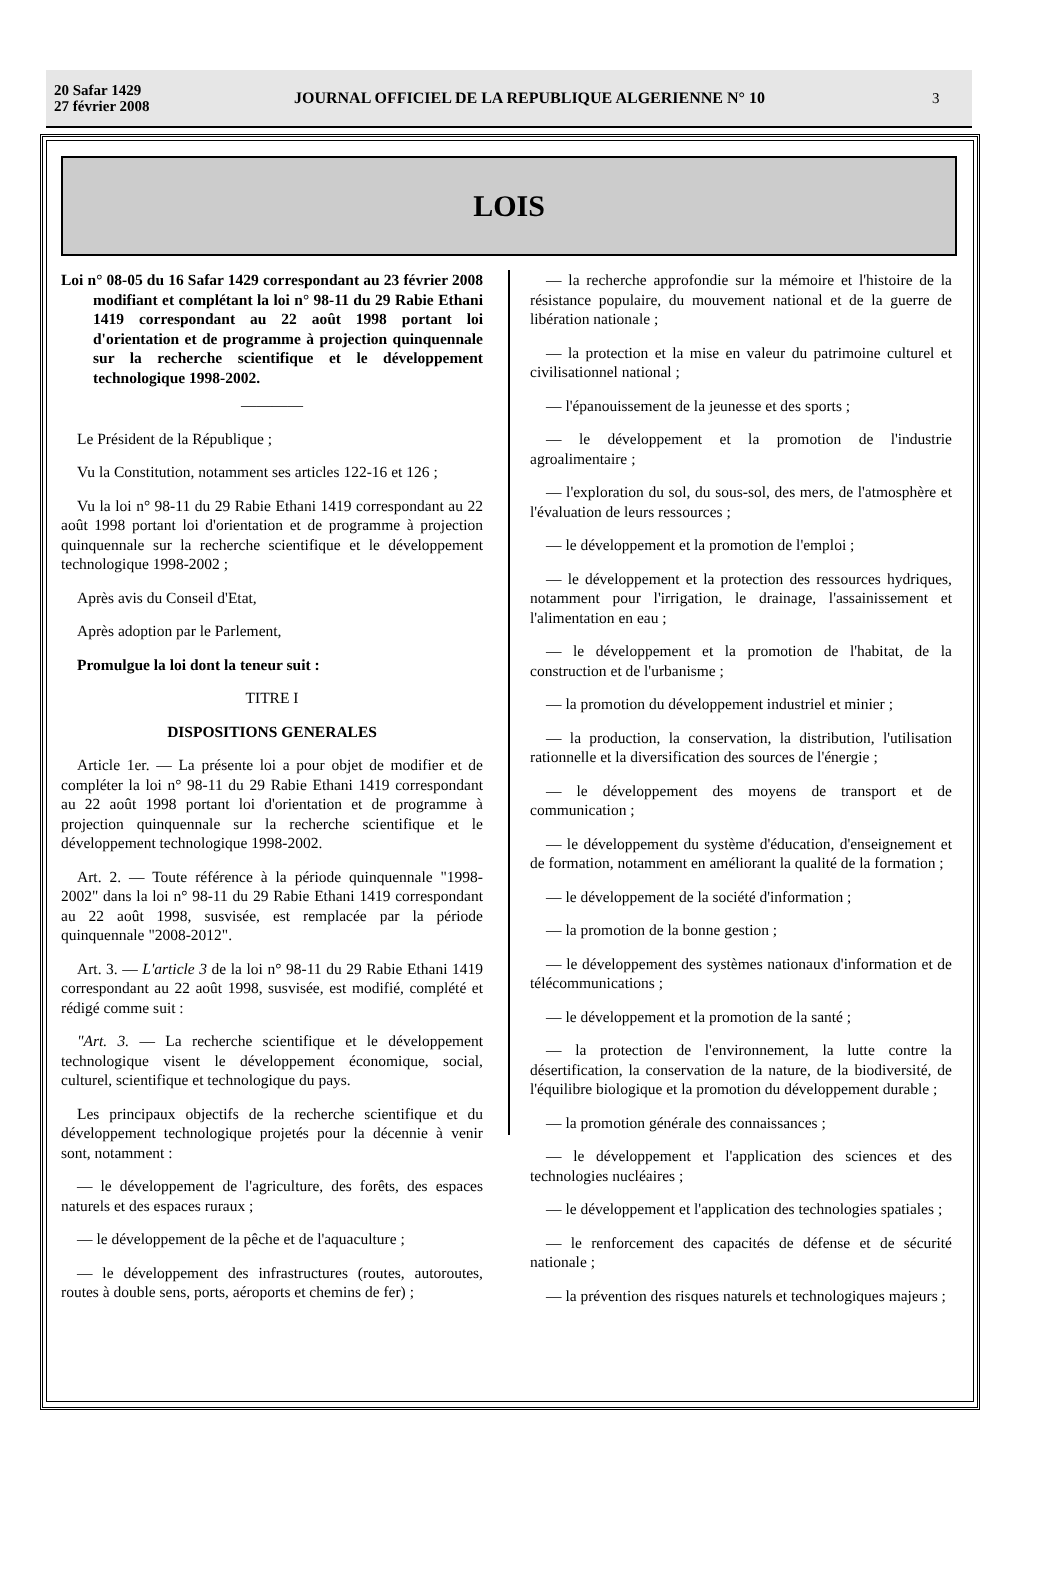20 Safar 1429
27 février 2008
JOURNAL OFFICIEL DE LA REPUBLIQUE ALGERIENNE N° 10
3
LOIS
Loi n° 08-05 du 16 Safar 1429 correspondant au 23 février 2008 modifiant et complétant la loi n° 98-11 du 29 Rabie Ethani 1419 correspondant au 22 août 1998 portant loi d'orientation et de programme à projection quinquennale sur la recherche scientifique et le développement technologique 1998-2002.
————
Le Président de la République ;
Vu la Constitution, notamment ses articles 122-16 et 126 ;
Vu la loi n° 98-11 du 29 Rabie Ethani 1419 correspondant au 22 août 1998 portant loi d'orientation et de programme à projection quinquennale sur la recherche scientifique et le développement technologique 1998-2002 ;
Après avis du Conseil d'Etat,
Après adoption par le Parlement,
Promulgue la loi dont la teneur suit :
TITRE I
DISPOSITIONS GENERALES
Article 1er. — La présente loi a pour objet de modifier et de compléter la loi n° 98-11 du 29 Rabie Ethani 1419 correspondant au 22 août 1998 portant loi d'orientation et de programme à projection quinquennale sur la recherche scientifique et le développement technologique 1998-2002.
Art. 2. — Toute référence à la période quinquennale "1998-2002" dans la loi n° 98-11 du 29 Rabie Ethani 1419 correspondant au 22 août 1998, susvisée, est remplacée par la période quinquennale "2008-2012".
Art. 3. — L'article 3 de la loi n° 98-11 du 29 Rabie Ethani 1419 correspondant au 22 août 1998, susvisée, est modifié, complété et rédigé comme suit :
"Art. 3. — La recherche scientifique et le développement technologique visent le développement économique, social, culturel, scientifique et technologique du pays.
Les principaux objectifs de la recherche scientifique et du développement technologique projetés pour la décennie à venir sont, notamment :
— le développement de l'agriculture, des forêts, des espaces naturels et des espaces ruraux ;
— le développement de la pêche et de l'aquaculture ;
— le développement des infrastructures (routes, autoroutes, routes à double sens, ports, aéroports et chemins de fer) ;
— la recherche approfondie sur la mémoire et l'histoire de la résistance populaire, du mouvement national et de la guerre de libération nationale ;
— la protection et la mise en valeur du patrimoine culturel et civilisationnel national ;
— l'épanouissement de la jeunesse et des sports ;
— le développement et la promotion de l'industrie agroalimentaire ;
— l'exploration du sol, du sous-sol, des mers, de l'atmosphère et l'évaluation de leurs ressources ;
— le développement et la promotion de l'emploi ;
— le développement et la protection des ressources hydriques, notamment pour l'irrigation, le drainage, l'assainissement et l'alimentation en eau ;
— le développement et la promotion de l'habitat, de la construction et de l'urbanisme ;
— la promotion du développement industriel et minier ;
— la production, la conservation, la distribution, l'utilisation rationnelle et la diversification des sources de l'énergie ;
— le développement des moyens de transport et de communication ;
— le développement du système d'éducation, d'enseignement et de formation, notamment en améliorant la qualité de la formation ;
— le développement de la société d'information ;
— la promotion de la bonne gestion ;
— le développement des systèmes nationaux d'information et de télécommunications ;
— le développement et la promotion de la santé ;
— la protection de l'environnement, la lutte contre la désertification, la conservation de la nature, de la biodiversité, de l'équilibre biologique et la promotion du développement durable ;
— la promotion générale des connaissances ;
— le développement et l'application des sciences et des technologies nucléaires ;
— le développement et l'application des technologies spatiales ;
— le renforcement des capacités de défense et de sécurité nationale ;
— la prévention des risques naturels et technologiques majeurs ;